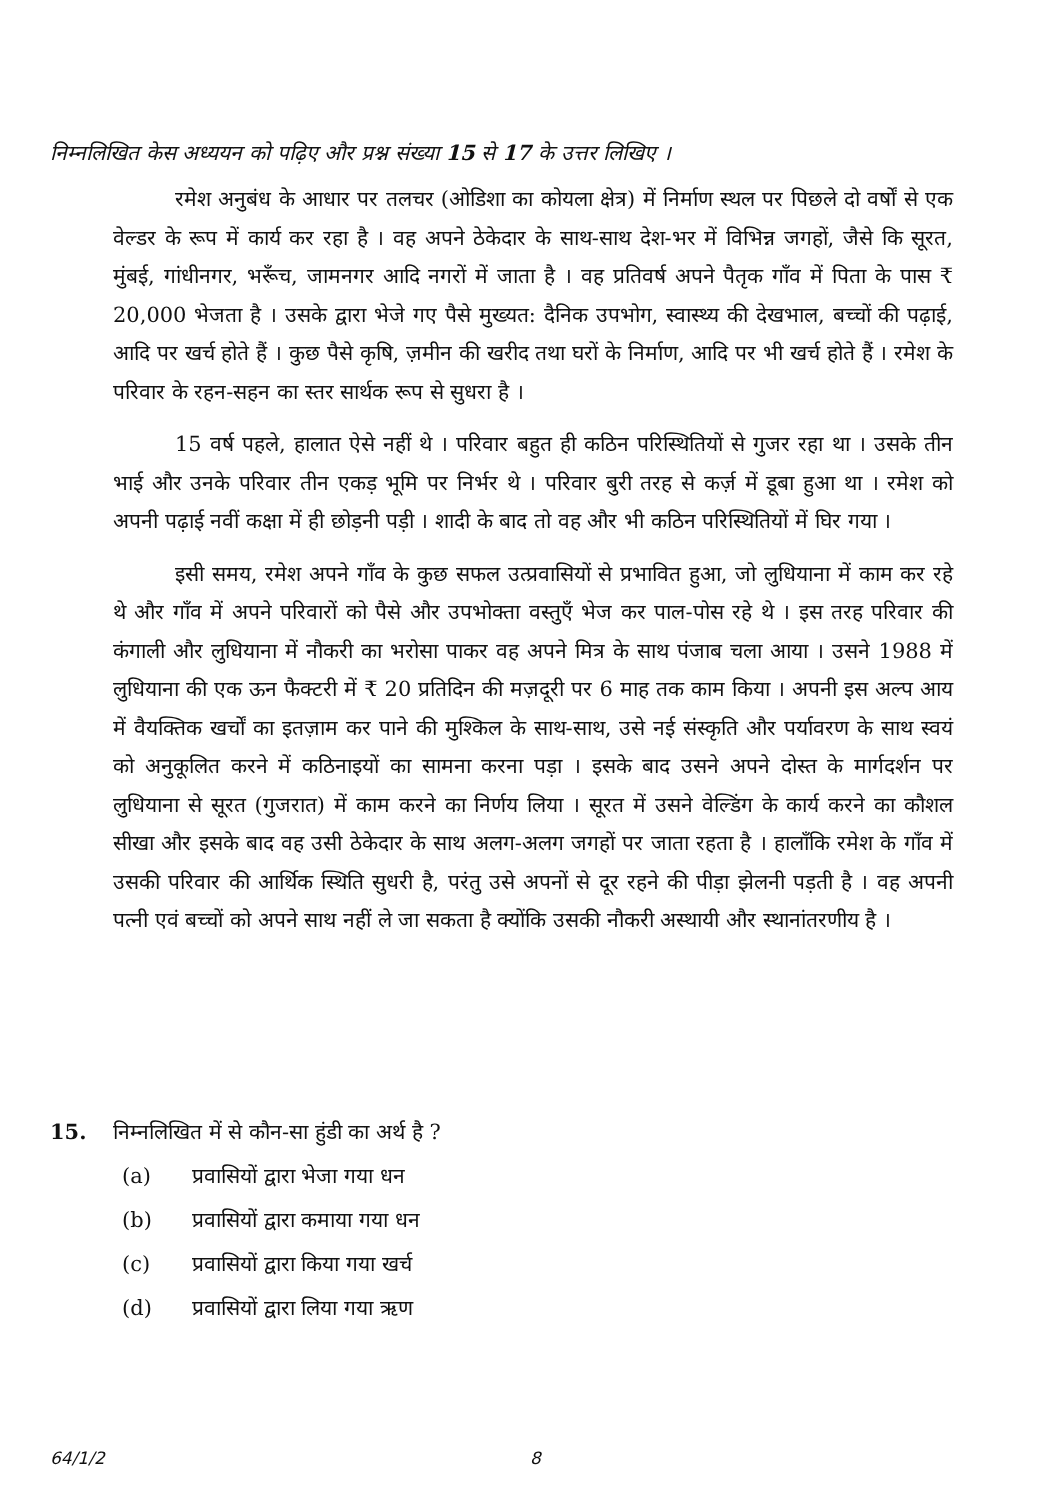निम्नलिखित केस अध्ययन को पढ़िए और प्रश्न संख्या 15 से 17 के उत्तर लिखिए ।
रमेश अनुबंध के आधार पर तलचर (ओडिशा का कोयला क्षेत्र) में निर्माण स्थल पर पिछले दो वर्षों से एक वेल्डर के रूप में कार्य कर रहा है । वह अपने ठेकेदार के साथ-साथ देश-भर में विभिन्न जगहों, जैसे कि सूरत, मुंबई, गांधीनगर, भरूँच, जामनगर आदि नगरों में जाता है । वह प्रतिवर्ष अपने पैतृक गाँव में पिता के पास ₹ 20,000 भेजता है । उसके द्वारा भेजे गए पैसे मुख्यत: दैनिक उपभोग, स्वास्थ्य की देखभाल, बच्चों की पढ़ाई, आदि पर खर्च होते हैं । कुछ पैसे कृषि, ज़मीन की खरीद तथा घरों के निर्माण, आदि पर भी खर्च होते हैं । रमेश के परिवार के रहन-सहन का स्तर सार्थक रूप से सुधरा है ।
15 वर्ष पहले, हालात ऐसे नहीं थे । परिवार बहुत ही कठिन परिस्थितियों से गुजर रहा था । उसके तीन भाई और उनके परिवार तीन एकड़ भूमि पर निर्भर थे । परिवार बुरी तरह से कर्ज़ में डूबा हुआ था । रमेश को अपनी पढ़ाई नवीं कक्षा में ही छोड़नी पड़ी । शादी के बाद तो वह और भी कठिन परिस्थितियों में घिर गया ।
इसी समय, रमेश अपने गाँव के कुछ सफल उत्प्रवासियों से प्रभावित हुआ, जो लुधियाना में काम कर रहे थे और गाँव में अपने परिवारों को पैसे और उपभोक्ता वस्तुएँ भेज कर पाल-पोस रहे थे । इस तरह परिवार की कंगाली और लुधियाना में नौकरी का भरोसा पाकर वह अपने मित्र के साथ पंजाब चला आया । उसने 1988 में लुधियाना की एक ऊन फैक्टरी में ₹ 20 प्रतिदिन की मज़दूरी पर 6 माह तक काम किया । अपनी इस अल्प आय में वैयक्तिक खर्चों का इतज़ाम कर पाने की मुश्किल के साथ-साथ, उसे नई संस्कृति और पर्यावरण के साथ स्वयं को अनुकूलित करने में कठिनाइयों का सामना करना पड़ा । इसके बाद उसने अपने दोस्त के मार्गदर्शन पर लुधियाना से सूरत (गुजरात) में काम करने का निर्णय लिया । सूरत में उसने वेल्डिंग के कार्य करने का कौशल सीखा और इसके बाद वह उसी ठेकेदार के साथ अलग-अलग जगहों पर जाता रहता है । हालाँकि रमेश के गाँव में उसकी परिवार की आर्थिक स्थिति सुधरी है, परंतु उसे अपनों से दूर रहने की पीड़ा झेलनी पड़ती है । वह अपनी पत्नी एवं बच्चों को अपने साथ नहीं ले जा सकता है क्योंकि उसकी नौकरी अस्थायी और स्थानांतरणीय है ।
15. निम्नलिखित में से कौन-सा हुंडी का अर्थ है ?
(a) प्रवासियों द्वारा भेजा गया धन
(b) प्रवासियों द्वारा कमाया गया धन
(c) प्रवासियों द्वारा किया गया खर्च
(d) प्रवासियों द्वारा लिया गया ऋण
64/1/2 8